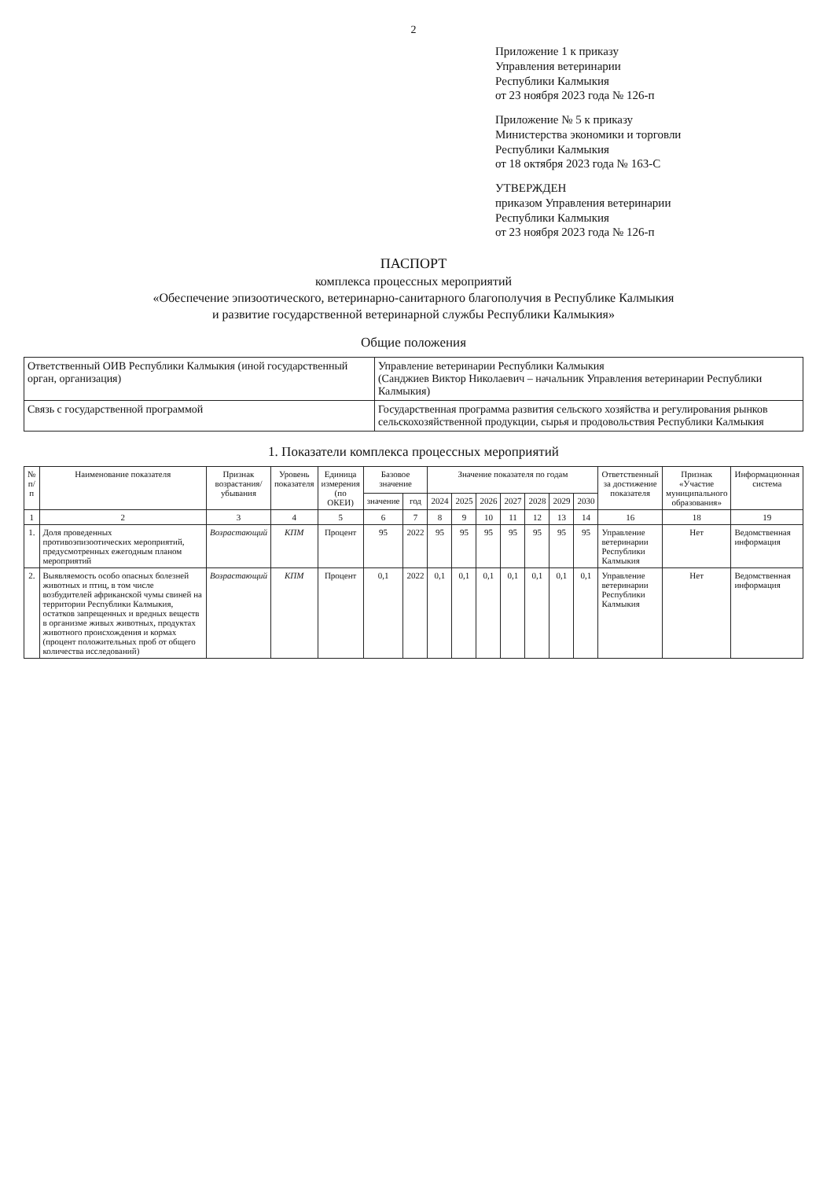2
Приложение 1 к приказу
Управления ветеринарии
Республики Калмыкия
от 23 ноября 2023 года № 126-п
Приложение № 5 к приказу
Министерства экономики и торговли
Республики Калмыкия
от 18 октября 2023 года № 163-С
УТВЕРЖДЕН
приказом Управления ветеринарии
Республики Калмыкия
от 23 ноября 2023 года № 126-п
ПАСПОРТ
комплекса процессных мероприятий
«Обеспечение эпизоотического, ветеринарно-санитарного благополучия в Республике Калмыкия
и развитие государственной ветеринарной службы Республики Калмыкия»
Общие положения
| Ответственный ОИВ Республики Калмыкия (иной государственный орган, организация) | Управление ветеринарии Республики Калмыкия (Санджиев Виктор Николаевич – начальник Управления ветеринарии Республики Калмыкия) |
| Связь с государственной программой | Государственная программа развития сельского хозяйства и регулирования рынков сельскохозяйственной продукции, сырья и продовольствия Республики Калмыкия |
1. Показатели комплекса процессных мероприятий
| № п/п | Наименование показателя | Признак возрастания/ убывания | Уровень показателя | Единица измерения (по ОКЕИ) | Базовое значение | | Значение показателя по годам | | | | | | | Ответственный за достижение показателя | Признак «Участие муниципального образования» | Информационная система |
| --- | --- | --- | --- | --- | --- | --- | --- | --- | --- | --- | --- | --- | --- | --- | --- | --- |
| | | | | | значение | год | 2024 | 2025 | 2026 | 2027 | 2028 | 2029 | 2030 | | | |
| 1 | 2 | 3 | 4 | 5 | 6 | 7 | 8 | 9 | 10 | 11 | 12 | 13 | 14 | 16 | 18 | 19 |
| 1. | Доля проведенных противоэпизоотических мероприятий, предусмотренных ежегодным планом мероприятий | Возрастающий | КПМ | Процент | 95 | 2022 | 95 | 95 | 95 | 95 | 95 | 95 | 95 | Управление ветеринарии Республики Калмыкия | Нет | Ведомственная информация |
| 2. | Выявляемость особо опасных болезней животных и птиц, в том числе возбудителей африканской чумы свиней на территории Республики Калмыкия, остатков запрещенных и вредных веществ в организме живых животных, продуктах животного происхождения и кормах (процент положительных проб от общего количества исследований) | Возрастающий | КПМ | Процент | 0,1 | 2022 | 0,1 | 0,1 | 0,1 | 0,1 | 0,1 | 0,1 | 0,1 | Управление ветеринарии Республики Калмыкия | Нет | Ведомственная информация |